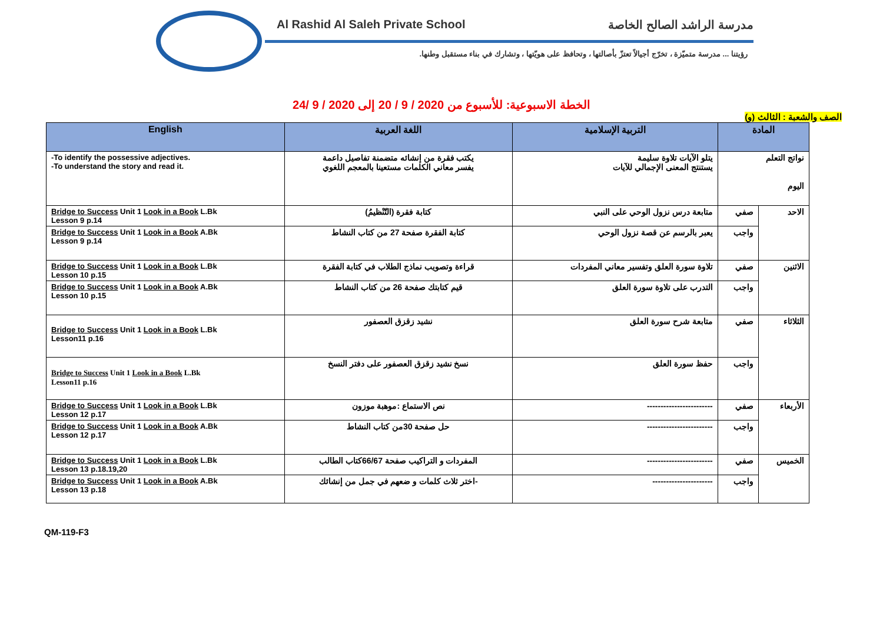Al Rashid Al Saleh Private School مدرسة الراشد الصالح الخاصة
رؤيتنا ... مدرسة متميّزة ، تخرّج أجيالاً تعتزّ بأصالتها ، وتحافظ على هويّتها ، وتشارك في بناء مستقبل وطنها.
الخطة الاسبوعية: للأسبوع من 2020 / 9 / 20 إلى 2020 / 9 /24
الصف والشعبة : الثالث (و)
| المادة | | التربية الإسلامية | اللغة العربية | English |
| --- | --- | --- | --- | --- |
| نواتج التعلم اليوم | | يتلو الآيات تلاوة سليمة يستنتج المعنى الإجمالي للآيات | يكتب فقرة من إنشائه متضمنة تفاصيل داعمة يفسر معاني الكلمات مستعينا بالمعجم اللغوي | -To identify the possessive adjectives. -To understand the story and read it. |
| الاحد | صفي | متابعة درس نزول الوحي على النبي | كتابة فقرة (التّنْظيمُ) | Bridge to Success Unit 1 Look in a Book L.Bk Lesson 9 p.14 |
| | واجب | يعبر بالرسم عن قصة نزول الوحي | كتابة الفقرة صفحة 27 من كتاب النشاط | Bridge to Success Unit 1 Look in a Book A.Bk Lesson 9 p.14 |
| الاثنين | صفي | تلاوة سورة العلق وتفسير معاني المفردات | قراءة وتصويب نماذج الطلاب في كتابة الفقرة | Bridge to Success Unit 1 Look in a Book L.Bk Lesson 10 p.15 |
| | واجب | التدرب على تلاوة سورة العلق | قيم كتابتك صفحة 26 من كتاب النشاط | Bridge to Success Unit 1 Look in a Book A.Bk Lesson 10 p.15 |
| الثلاثاء | صفي | متابعة شرح سورة العلق | نشيد زقزق العصفور | Bridge to Success Unit 1 Look in a Book L.Bk Lesson11 p.16 |
| | واجب | حفظ سورة العلق | نسخ نشيد زقزق العصفور على دفتر النسخ | Bridge to Success Unit 1 Look in a Book L.Bk Lesson11 p.16 |
| الأربعاء | صفي | ------------------------ | نص الاستماع :موهبة موزون | Bridge to Success Unit 1 Look in a Book L.Bk Lesson 12 p.17 |
| | واجب | ------------------------ | حل صفحة 30من كتاب النشاط | Bridge to Success Unit 1 Look in a Book A.Bk Lesson 12 p.17 |
| الخميس | صفي | ------------------------ | المفردات و التراكيب صفحة 66/67كتاب الطالب | Bridge to Success Unit 1 Look in a Book L.Bk Lesson 13 p.18.19,20 |
| | واجب | ---------------------- | -اختر ثلاث كلمات و ضعهم في جمل من إنشائك | Bridge to Success Unit 1 Look in a Book A.Bk Lesson 13 p.18 |
QM-119-F3